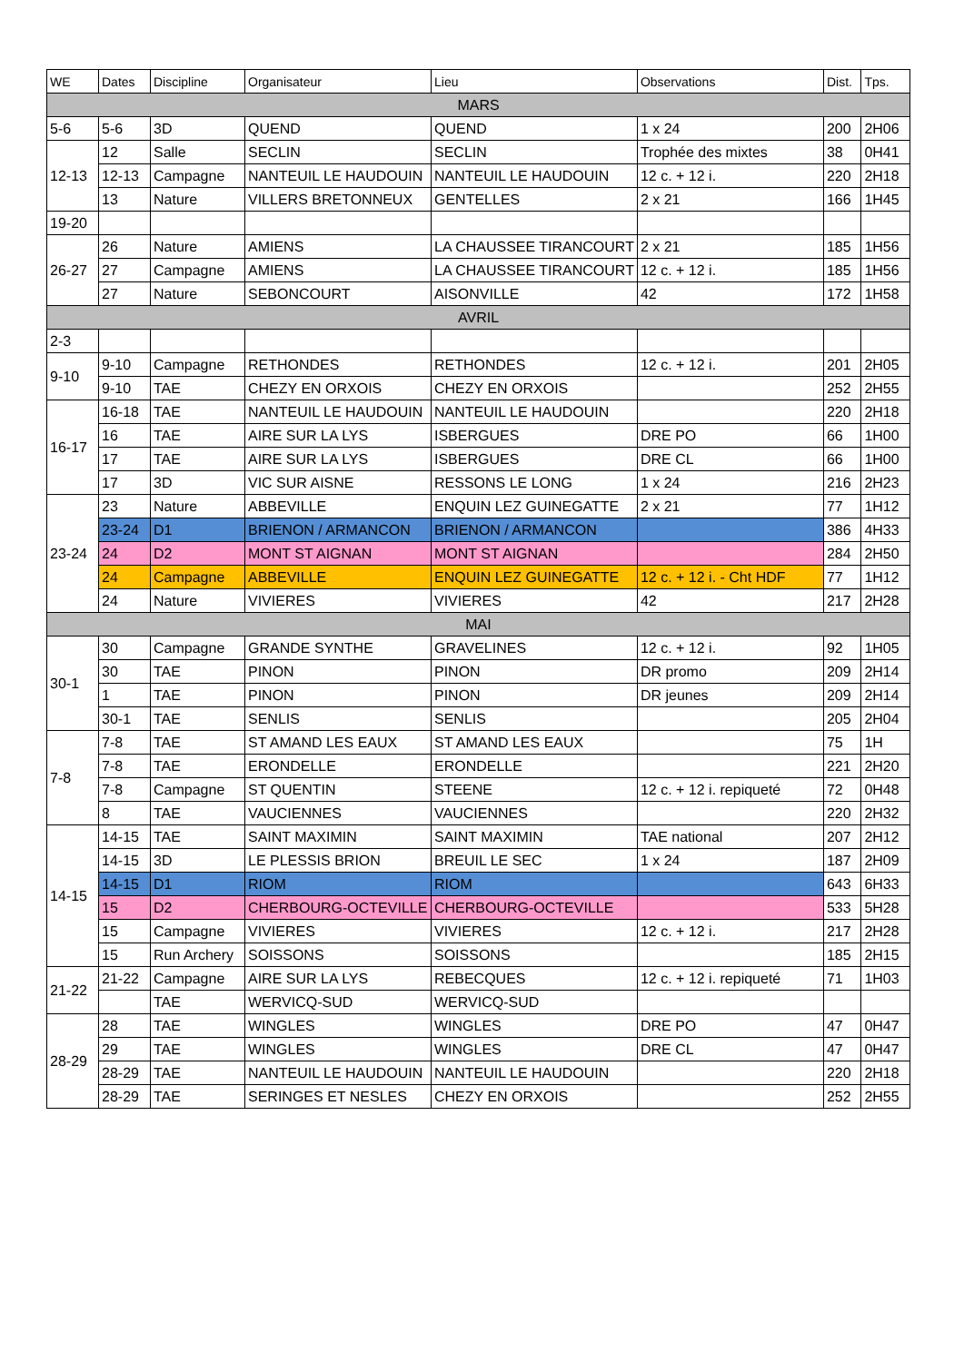| WE | Dates | Discipline | Organisateur | Lieu | Observations | Dist. | Tps. |
| --- | --- | --- | --- | --- | --- | --- | --- |
| MARS | | | | | | | |
| 5-6 | 5-6 | 3D | QUEND | QUEND | 1 x 24 | 200 | 2H06 |
| 12-13 | 12 | Salle | SECLIN | SECLIN | Trophée des mixtes | 38 | 0H41 |
| | 12-13 | Campagne | NANTEUIL LE HAUDOUIN | NANTEUIL LE HAUDOUIN | 12 c. + 12 i. | 220 | 2H18 |
| | 13 | Nature | VILLERS BRETONNEUX | GENTELLES | 2 x 21 | 166 | 1H45 |
| 19-20 | | | | | | | |
| 26-27 | 26 | Nature | AMIENS | LA CHAUSSEE TIRANCOURT | 2 x 21 | 185 | 1H56 |
| | 27 | Campagne | AMIENS | LA CHAUSSEE TIRANCOURT | 12 c. + 12 i. | 185 | 1H56 |
| | 27 | Nature | SEBONCOURT | AISONVILLE | 42 | 172 | 1H58 |
| AVRIL | | | | | | | |
| 2-3 | | | | | | | |
| 9-10 | 9-10 | Campagne | RETHONDES | RETHONDES | 12 c. + 12 i. | 201 | 2H05 |
| | 9-10 | TAE | CHEZY EN ORXOIS | CHEZY EN ORXOIS | | 252 | 2H55 |
| 16-17 | 16-18 | TAE | NANTEUIL LE HAUDOUIN | NANTEUIL LE HAUDOUIN | | 220 | 2H18 |
| | 16 | TAE | AIRE SUR LA LYS | ISBERGUES | DRE PO | 66 | 1H00 |
| | 17 | TAE | AIRE SUR LA LYS | ISBERGUES | DRE CL | 66 | 1H00 |
| | 17 | 3D | VIC SUR AISNE | RESSONS LE LONG | 1 x 24 | 216 | 2H23 |
| 23-24 | 23 | Nature | ABBEVILLE | ENQUIN LEZ GUINEGATTE | 2 x 21 | 77 | 1H12 |
| | 23-24 | D1 | BRIENON / ARMANCON | BRIENON / ARMANCON | | 386 | 4H33 |
| | 24 | D2 | MONT ST AIGNAN | MONT ST AIGNAN | | 284 | 2H50 |
| | 24 | Campagne | ABBEVILLE | ENQUIN LEZ GUINEGATTE | 12 c. + 12 i. - Cht HDF | 77 | 1H12 |
| | 24 | Nature | VIVIERES | VIVIERES | 42 | 217 | 2H28 |
| MAI | | | | | | | |
| 30-1 | 30 | Campagne | GRANDE SYNTHE | GRAVELINES | 12 c. + 12 i. | 92 | 1H05 |
| | 30 | TAE | PINON | PINON | DR promo | 209 | 2H14 |
| | 1 | TAE | PINON | PINON | DR jeunes | 209 | 2H14 |
| | 30-1 | TAE | SENLIS | SENLIS | | 205 | 2H04 |
| 7-8 | 7-8 | TAE | ST AMAND LES EAUX | ST AMAND LES EAUX | | 75 | 1H |
| | 7-8 | TAE | ERONDELLE | ERONDELLE | | 221 | 2H20 |
| | 7-8 | Campagne | ST QUENTIN | STEENE | 12 c. + 12 i. repiqueté | 72 | 0H48 |
| | 8 | TAE | VAUCIENNES | VAUCIENNES | | 220 | 2H32 |
| 14-15 | 14-15 | TAE | SAINT MAXIMIN | SAINT MAXIMIN | TAE national | 207 | 2H12 |
| | 14-15 | 3D | LE PLESSIS BRION | BREUIL LE SEC | 1 x 24 | 187 | 2H09 |
| | 14-15 | D1 | RIOM | RIOM | | 643 | 6H33 |
| | 15 | D2 | CHERBOURG-OCTEVILLE | CHERBOURG-OCTEVILLE | | 533 | 5H28 |
| | 15 | Campagne | VIVIERES | VIVIERES | 12 c. + 12 i. | 217 | 2H28 |
| | 15 | Run Archery | SOISSONS | SOISSONS | | 185 | 2H15 |
| 21-22 | 21-22 | Campagne | AIRE SUR LA LYS | REBECQUES | 12 c. + 12 i. repiqueté | 71 | 1H03 |
| | | TAE | WERVICQ-SUD | WERVICQ-SUD | | | |
| 28-29 | 28 | TAE | WINGLES | WINGLES | DRE PO | 47 | 0H47 |
| | 29 | TAE | WINGLES | WINGLES | DRE CL | 47 | 0H47 |
| | 28-29 | TAE | NANTEUIL LE HAUDOUIN | NANTEUIL LE HAUDOUIN | | 220 | 2H18 |
| | 28-29 | TAE | SERINGES ET NESLES | CHEZY EN ORXOIS | | 252 | 2H55 |